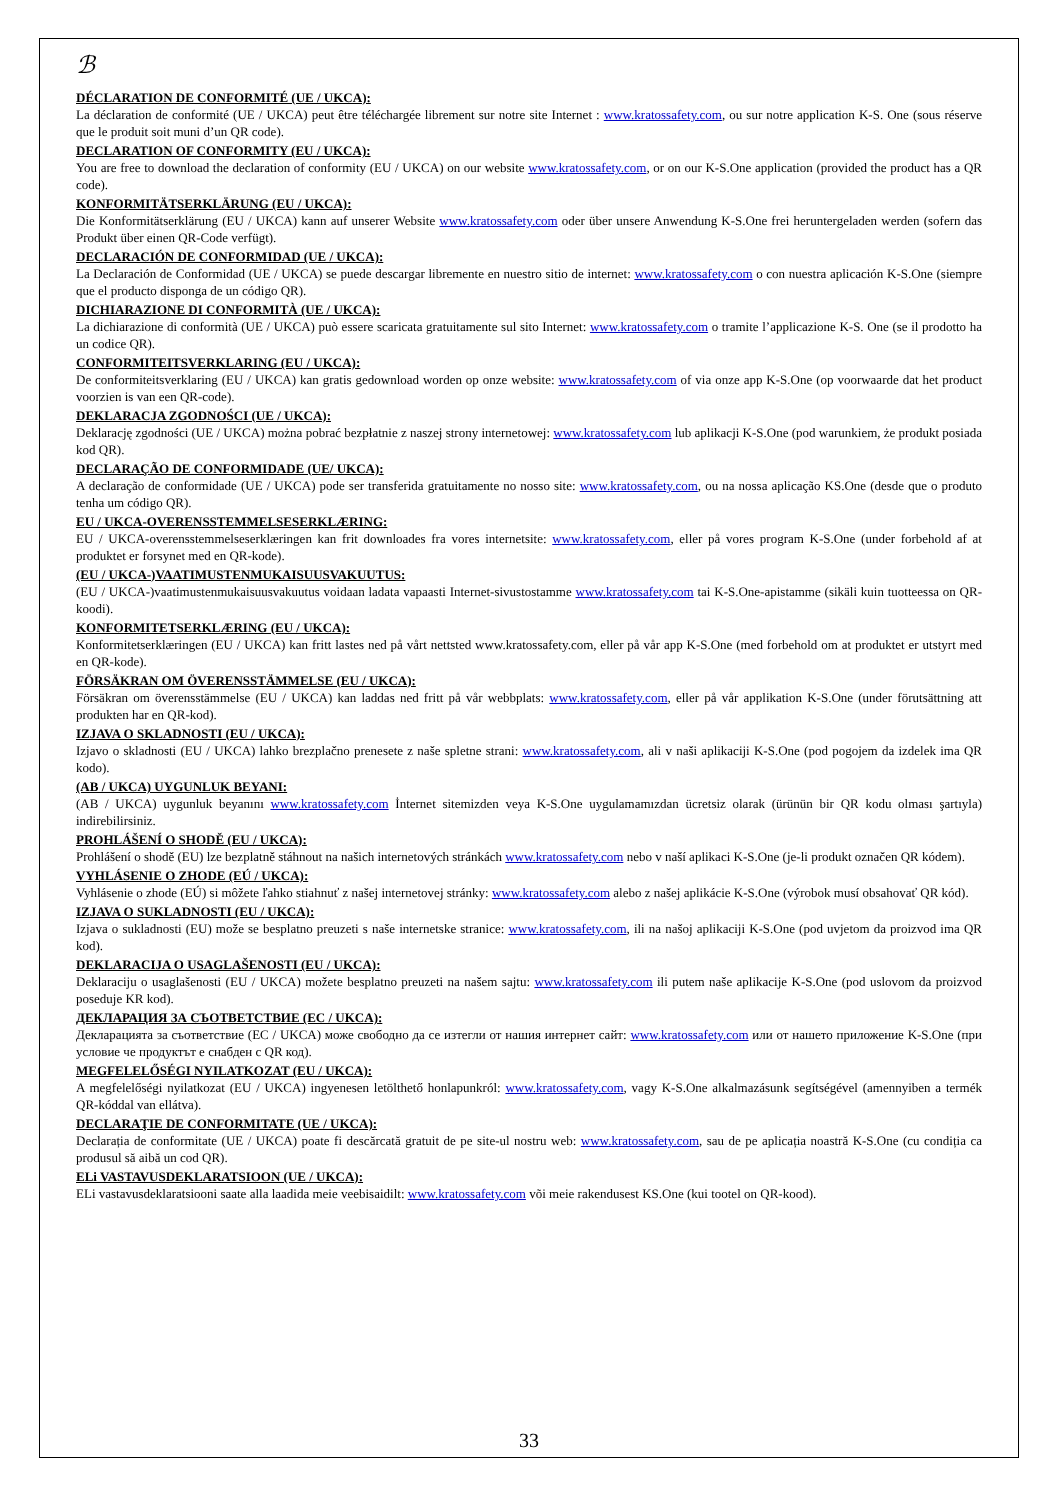ℬ
DÉCLARATION DE CONFORMITÉ (UE / UKCA):
La déclaration de conformité (UE / UKCA) peut être téléchargée librement sur notre site Internet : www.kratossafety.com, ou sur notre application K-S. One (sous réserve que le produit soit muni d’un QR code).
DECLARATION OF CONFORMITY (EU / UKCA):
You are free to download the declaration of conformity (EU / UKCA) on our website www.kratossafety.com, or on our K-S.One application (provided the product has a QR code).
KONFORMITÄTSERKLÄRUNG (EU / UKCA):
Die Konformitätserklärung (EU / UKCA) kann auf unserer Website www.kratossafety.com oder über unsere Anwendung K-S.One frei heruntergeladen werden (sofern das Produkt über einen QR-Code verfügt).
DECLARACIÓN DE CONFORMIDAD (UE / UKCA):
La Declaración de Conformidad (UE / UKCA) se puede descargar libremente en nuestro sitio de internet: www.kratossafety.com o con nuestra aplicación K-S.One (siempre que el producto disponga de un código QR).
DICHIARAZIONE DI CONFORMITÀ (UE / UKCA):
La dichiarazione di conformità (UE / UKCA) può essere scaricata gratuitamente sul sito Internet: www.kratossafety.com o tramite l’applicazione K-S. One (se il prodotto ha un codice QR).
CONFORMITEITSVERKLARING (EU / UKCA):
De conformiteitsverklaring (EU / UKCA) kan gratis gedownload worden op onze website: www.kratossafety.com of via onze app K-S.One (op voorwaarde dat het product voorzien is van een QR-code).
DEKLARACJA ZGODNOŚCI (UE / UKCA):
Deklarację zgodności (UE / UKCA) można pobrać bezpłatnie z naszej strony internetowej: www.kratossafety.com lub aplikacji K-S.One (pod warunkiem, że produkt posiada kod QR).
DECLARAÇÃO DE CONFORMIDADE (UE/ UKCA):
A declaração de conformidade (UE / UKCA) pode ser transferida gratuitamente no nosso site: www.kratossafety.com, ou na nossa aplicação KS.One (desde que o produto tenha um código QR).
EU / UKCA-OVERENSSTEMMELSESERKLÆRING:
EU / UKCA-overensstemmelseserklæringen kan frit downloades fra vores internetsite: www.kratossafety.com, eller på vores program K-S.One (under forbehold af at produktet er forsynet med en QR-kode).
(EU / UKCA-)VAATIMUSTENMUKAISUUSVAKUUTUS:
(EU / UKCA-)vaatimustenmukaisuusvakuutus voidaan ladata vapaasti Internet-sivustostamme www.kratossafety.com tai K-S.One-apistamme (sikäli kuin tuotteessa on QR-koodi).
KONFORMITETSERKLÆRING (EU / UKCA):
Konformitetserklæringen (EU / UKCA) kan fritt lastes ned på vårt nettsted www.kratossafety.com, eller på vår app K-S.One (med forbehold om at produktet er utstyrt med en QR-kode).
FÖRSÄKRAN OM ÖVERENSSTÄMMELSE (EU / UKCA):
Försäkran om överensstämmelse (EU / UKCA) kan laddas ned fritt på vår webbplats: www.kratossafety.com, eller på vår applikation K-S.One (under förutsättning att produkten har en QR-kod).
IZJAVA O SKLADNOSTI (EU / UKCA):
Izjavo o skladnosti (EU / UKCA) lahko brezplačno prenesete z naše spletne strani: www.kratossafety.com, ali v naši aplikaciji K-S.One (pod pogojem da izdelek ima QR kodo).
(AB / UKCA) UYGUNLUK BEYANI:
(AB / UKCA) uygunluk beyanını www.kratossafety.com İnternet sitemizden veya K-S.One uygulamamızdan ücretsiz olarak (ürünün bir QR kodu olması şartıyla) indirebilirsiniz.
PROHLÁŠENÍ O SHODĚ (EU / UKCA):
Prohlášení o shodě (EU) lze bezplatně stáhnout na našich internetových stránkách www.kratossafety.com nebo v naší aplikaci K-S.One (je-li produkt označen QR kódem).
VYHLÁSENIE O ZHODE (EÚ / UKCA):
Vyhlásenie o zhode (EÚ) si môžete ľahko stiahnuť z našej internetovej stránky: www.kratossafety.com alebo z našej aplikácie K-S.One (výrobok musí obsahovať QR kód).
IZJAVA O SUKLADNOSTI (EU / UKCA):
Izjava o sukladnosti (EU) može se besplatno preuzeti s naše internetske stranice: www.kratossafety.com, ili na našoj aplikaciji K-S.One (pod uvjetom da proizvod ima QR kod).
DEKLARACIJA O USAGLAŠENOSTI (EU / UKCA):
Deklaraciju o usaglašenosti (EU / UKCA) možete besplatno preuzeti na našem sajtu: www.kratossafety.com ili putem naše aplikacije K-S.One (pod uslovom da proizvod poseduje KR kod).
ДЕКЛАРАЦИЯ ЗА СЪОТВЕТСТВИЕ (ЕС / UKCA):
Декларацията за съответствие (ЕС / UKCA) може свободно да се изтегли от нашия интернет сайт: www.kratossafety.com или от нашето приложение K-S.One (при условие че продуктът е снабден с QR код).
MEGFELELŐSÉGI NYILATKOZAT (EU / UKCA):
A megfelelőségi nyilatkozat (EU / UKCA) ingyenesen letölthető honlapunkról: www.kratossafety.com, vagy K-S.One alkalmazásunk segítségével (amennyiben a termék QR-kóddal van ellátva).
DECLARAŢIE DE CONFORMITATE (UE / UKCA):
Declarația de conformitate (UE / UKCA) poate fi descărcată gratuit de pe site-ul nostru web: www.kratossafety.com, sau de pe aplicația noastră K-S.One (cu condiția ca produsul să aibă un cod QR).
ELi VASTAVUSDEKLARATSIOON (UE / UKCA):
ELi vastavusdeklaratsiooni saate alla laadida meie veebisaidilt: www.kratossafety.com või meie rakendusest KS.One (kui tootel on QR-kood).
33